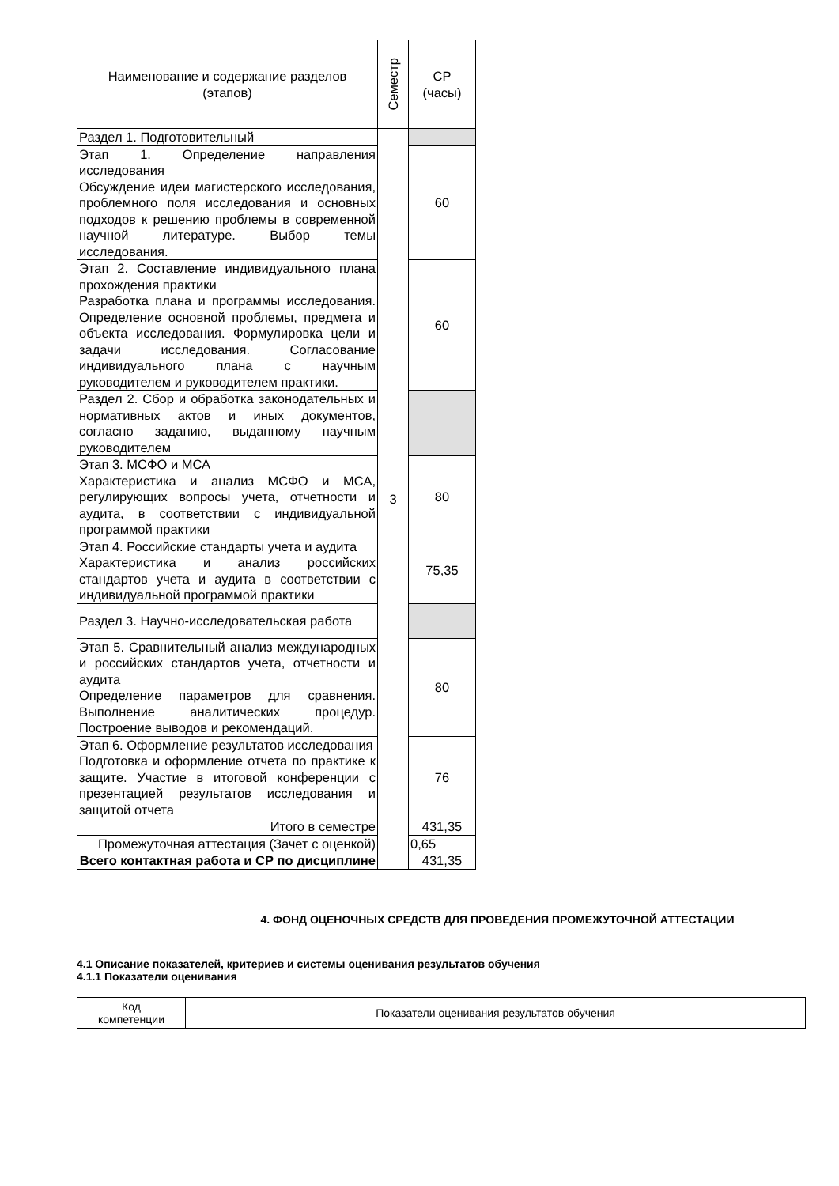| Наименование и содержание разделов (этапов) | Семестр | СР (часы) |
| Раздел 1. Подготовительный | 3 | |
| Этап 1. Определение направления исследования Обсуждение идеи магистерского исследования, проблемного поля исследования и основных подходов к решению проблемы в современной научной литературе. Выбор темы исследования. | | 60 |
| Этап 2. Составление индивидуального плана прохождения практики Разработка плана и программы исследования. Определение основной проблемы, предмета и объекта исследования. Формулировка цели и задачи исследования. Согласование индивидуального плана с научным руководителем и руководителем практики. | | 60 |
| Раздел 2. Сбор и обработка законодательных и нормативных актов и иных документов, согласно заданию, выданному научным руководителем | | |
| Этап 3. МСФО и МСА Характеристика и анализ МСФО и МСА, регулирующих вопросы учета, отчетности и аудита, в соответствии с индивидуальной программой практики | | 80 |
| Этап 4. Российские стандарты учета и аудита Характеристика и анализ российских стандартов учета и аудита в соответствии с индивидуальной программой практики | | 75,35 |
| Раздел 3. Научно-исследовательская работа | | |
| Этап 5. Сравнительный анализ международных и российских стандартов учета, отчетности и аудита Определение параметров для сравнения. Выполнение аналитических процедур. Построение выводов и рекомендаций. | | 80 |
| Этап 6. Оформление результатов исследования Подготовка и оформление отчета по практике к защите. Участие в итоговой конференции с презентацией результатов исследования и защитой отчета | | 76 |
| Итого в семестре | | 431,35 |
| Промежуточная аттестация (Зачет с оценкой) | | 0,65 |
| Всего контактная работа и СР по дисциплине | | 431,35 |
4. ФОНД ОЦЕНОЧНЫХ СРЕДСТВ ДЛЯ ПРОВЕДЕНИЯ ПРОМЕЖУТОЧНОЙ АТТЕСТАЦИИ
4.1 Описание показателей, критериев и системы оценивания результатов обучения
4.1.1 Показатели оценивания
| Код компетенции | Показатели оценивания результатов обучения |